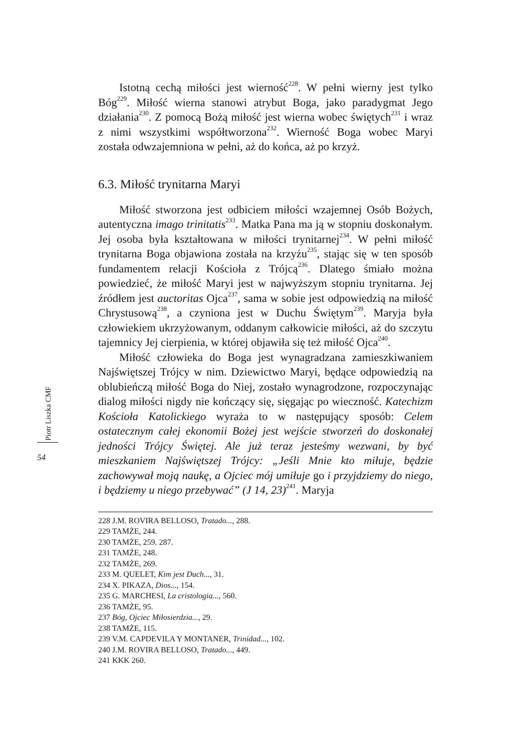Piotr Liszka CMF
54
Istotną cechą miłości jest wierność<sup>228</sup>. W pełni wierny jest tylko Bóg<sup>229</sup>. Miłość wierna stanowi atrybut Boga, jako paradygmat Jego działania<sup>230</sup>. Z pomocą Bożą miłość jest wierna wobec świętych<sup>231</sup> i wraz z nimi wszystkimi współtworzona<sup>232</sup>. Wierność Boga wobec Maryi została odwzajemniona w pełni, aż do końca, aż po krzyż.
6.3. Miłość trynitarna Maryi
Miłość stworzona jest odbiciem miłości wzajemnej Osób Bożych, autentyczna imago trinitatis<sup>233</sup>. Matka Pana ma ją w stopniu doskonałym. Jej osoba była kształtowana w miłości trynitarnej<sup>234</sup>. W pełni miłość trynitarna Boga objawiona została na krzyżu<sup>235</sup>, stając się w ten sposób fundamentem relacji Kościoła z Trójcą<sup>236</sup>. Dlatego śmiało można powiedzieć, że miłość Maryi jest w najwyższym stopniu trynitarna. Jej źródłem jest auctoritas Ojca<sup>237</sup>, sama w sobie jest odpowiedzią na miłość Chrystusową<sup>238</sup>, a czyniona jest w Duchu Świętym<sup>239</sup>. Maryja była człowiekiem ukrzyżowanym, oddanym całkowicie miłości, aż do szczytu tajemnicy Jej cierpienia, w której objawiła się też miłość Ojca<sup>240</sup>.
Miłość człowieka do Boga jest wynagradzana zamieszkiwaniem Najświętszej Trójcy w nim. Dziewictwo Maryi, będące odpowiedzią na oblubieńczą miłość Boga do Niej, zostało wynagrodzone, rozpoczynając dialog miłości nigdy nie kończący się, sięgając po wieczność. Katechizm Kościoła Katolickiego wyraża to w następujący sposób: Celem ostatecznym całej ekonomii Bożej jest wejście stworzeń do doskonałej jedności Trójcy Świętej. Ale już teraz jesteśmy wezwani, by być mieszkaniem Najświętszej Trójcy: „Jeśli Mnie kto miłuje, będzie zachowywał moją naukę, a Ojciec mój umiłuje go i przyjdziemy do niego, i będziemy u niego przebywać” (J 14, 23)<sup>241</sup>. Maryja
228 J.M. ROVIRA BELLOSO, Tratado..., 288.
229 TAMŻE, 244.
230 TAMŻE, 259. 287.
231 TAMŻE, 248.
232 TAMŻE, 269.
233 M. QUELET, Kim jest Duch..., 31.
234 X. PIKAZA, Dios..., 154.
235 G. MARCHESI, La cristologia..., 560.
236 TAMŻE, 95.
237 Bóg, Ojciec Miłosierdzia..., 29.
238 TAMŻE, 115.
239 V.M. CAPDEVILA Y MONTANER, Trinidad..., 102.
240 J.M. ROVIRA BELLOSO, Tratado..., 449.
241 KKK 260.